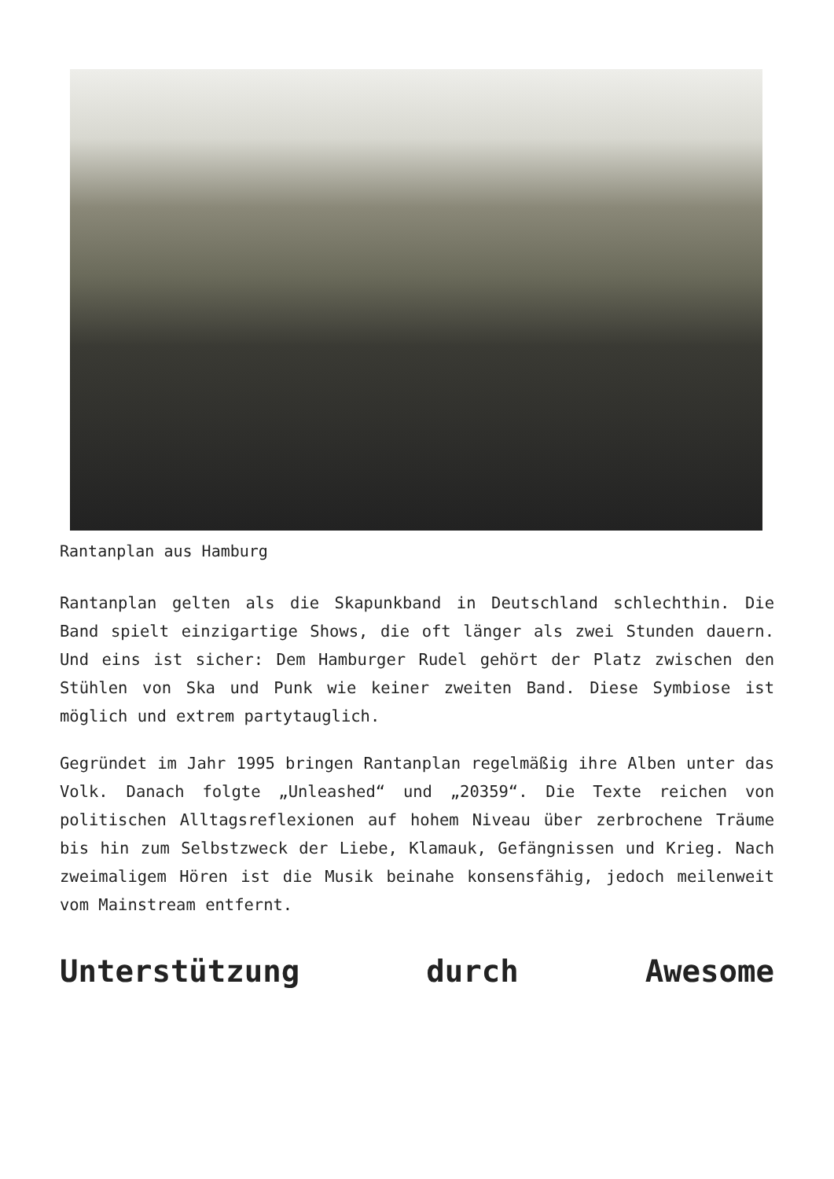Rantanplan aus Hamburg
Rantanplan gelten als die Skapunkband in Deutschland schlechthin. Die Band spielt einzigartige Shows, die oft länger als zwei Stunden dauern. Und eins ist sicher: Dem Hamburger Rudel gehört der Platz zwischen den Stühlen von Ska und Punk wie keiner zweiten Band. Diese Symbiose ist möglich und extrem partytauglich.
Gegründet im Jahr 1995 bringen Rantanplan regelmäßig ihre Alben unter das Volk. Danach folgte „Unleashed“ und „20359“. Die Texte reichen von politischen Alltagsreflexionen auf hohem Niveau über zerbrochene Träume bis hin zum Selbstzweck der Liebe, Klamauk, Gefängnissen und Krieg. Nach zweimaligem Hören ist die Musik beinahe konsensfähig, jedoch meilenweit vom Mainstream entfernt.
Unterstützung durch Awesome